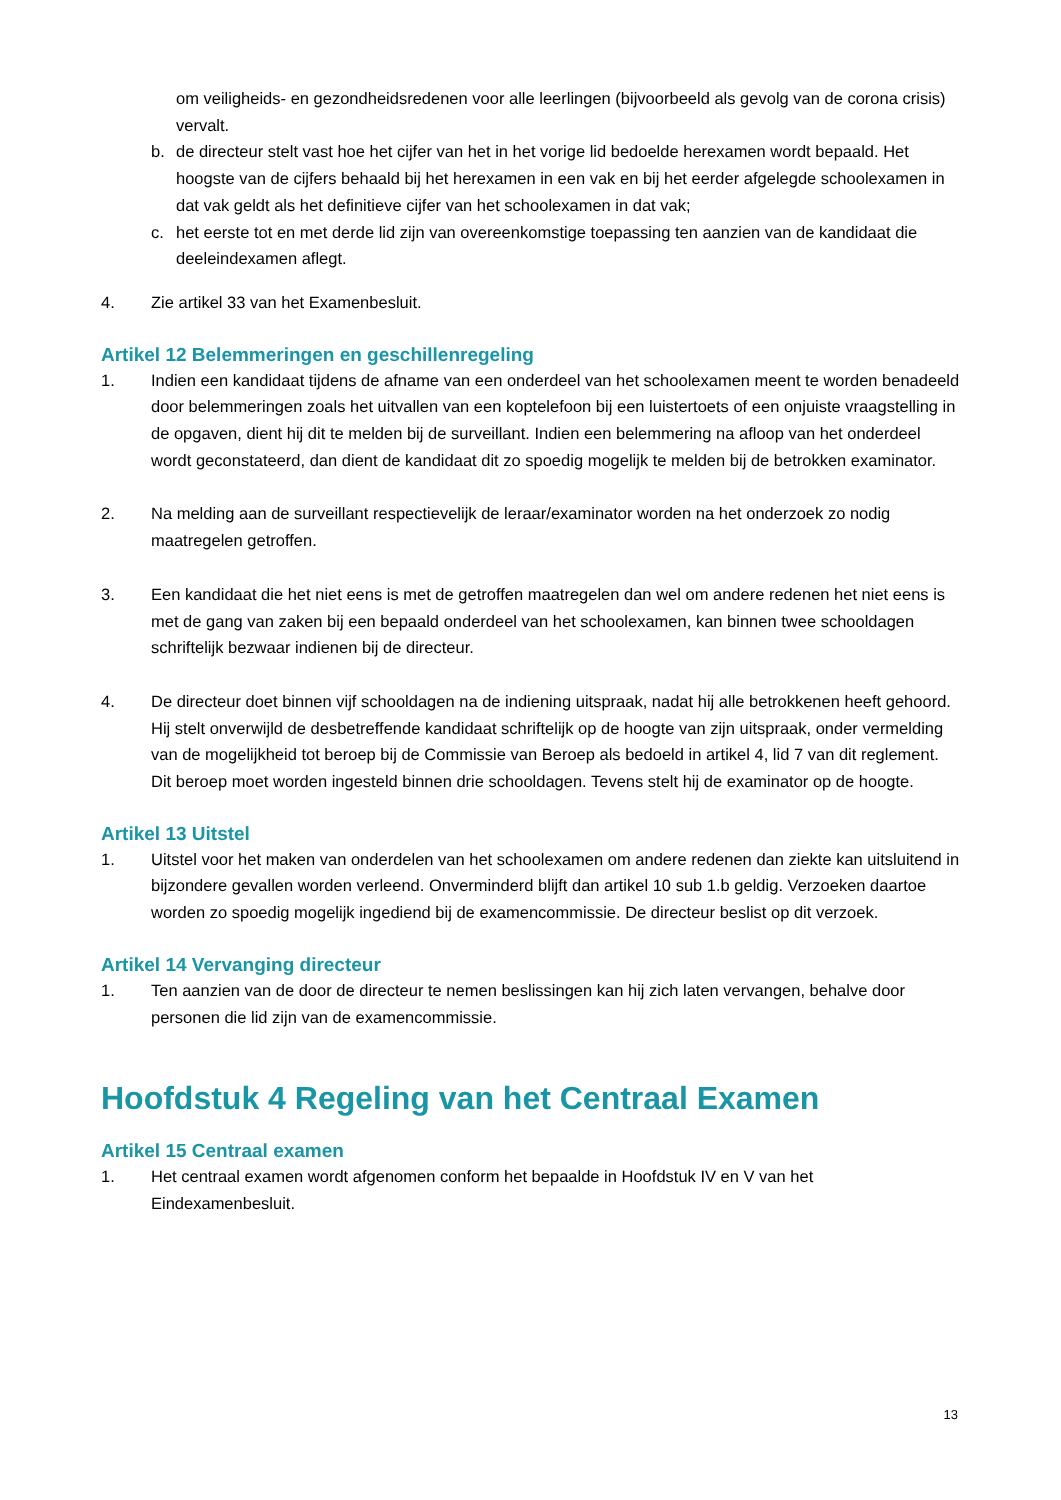om veiligheids- en gezondheidsredenen voor alle leerlingen (bijvoorbeeld als gevolg van de corona crisis) vervalt.
b. de directeur stelt vast hoe het cijfer van het in het vorige lid bedoelde herexamen wordt bepaald. Het hoogste van de cijfers behaald bij het herexamen in een vak en bij het eerder afgelegde schoolexamen in dat vak geldt als het definitieve cijfer van het schoolexamen in dat vak;
c. het eerste tot en met derde lid zijn van overeenkomstige toepassing ten aanzien van de kandidaat die deeleindexamen aflegt.
4. Zie artikel 33 van het Examenbesluit.
Artikel 12 Belemmeringen en geschillenregeling
1. Indien een kandidaat tijdens de afname van een onderdeel van het schoolexamen meent te worden benadeeld door belemmeringen zoals het uitvallen van een koptelefoon bij een luistertoets of een onjuiste vraagstelling in de opgaven, dient hij dit te melden bij de surveillant. Indien een belemmering na afloop van het onderdeel wordt geconstateerd, dan dient de kandidaat dit zo spoedig mogelijk te melden bij de betrokken examinator.
2. Na melding aan de surveillant respectievelijk de leraar/examinator worden na het onderzoek zo nodig maatregelen getroffen.
3. Een kandidaat die het niet eens is met de getroffen maatregelen dan wel om andere redenen het niet eens is met de gang van zaken bij een bepaald onderdeel van het schoolexamen, kan binnen twee schooldagen schriftelijk bezwaar indienen bij de directeur.
4. De directeur doet binnen vijf schooldagen na de indiening uitspraak, nadat hij alle betrokkenen heeft gehoord. Hij stelt onverwijld de desbetreffende kandidaat schriftelijk op de hoogte van zijn uitspraak, onder vermelding van de mogelijkheid tot beroep bij de Commissie van Beroep als bedoeld in artikel 4, lid 7 van dit reglement. Dit beroep moet worden ingesteld binnen drie schooldagen. Tevens stelt hij de examinator op de hoogte.
Artikel 13 Uitstel
1. Uitstel voor het maken van onderdelen van het schoolexamen om andere redenen dan ziekte kan uitsluitend in bijzondere gevallen worden verleend. Onverminderd blijft dan artikel 10 sub 1.b geldig. Verzoeken daartoe worden zo spoedig mogelijk ingediend bij de examencommissie. De directeur beslist op dit verzoek.
Artikel 14 Vervanging directeur
1. Ten aanzien van de door de directeur te nemen beslissingen kan hij zich laten vervangen, behalve door personen die lid zijn van de examencommissie.
Hoofdstuk 4 Regeling van het Centraal Examen
Artikel 15 Centraal examen
1. Het centraal examen wordt afgenomen conform het bepaalde in Hoofdstuk IV en V van het Eindexamenbesluit.
13